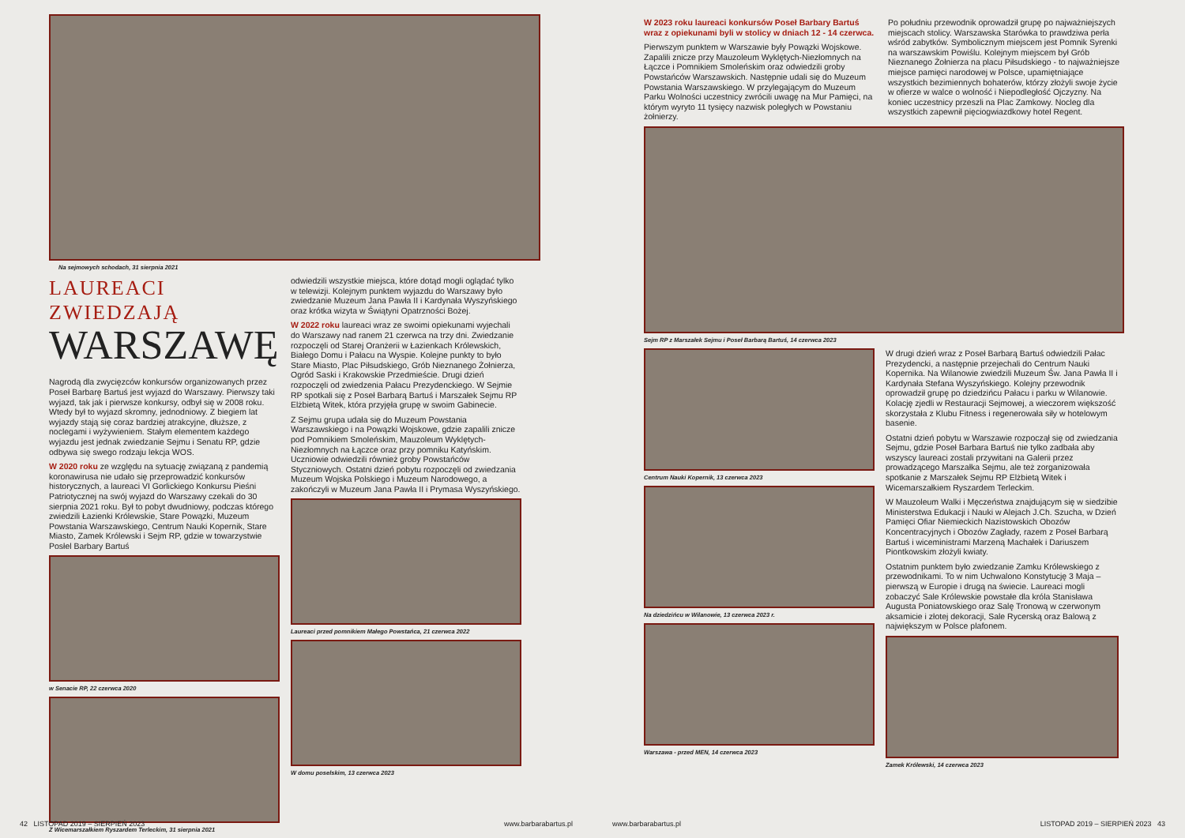Na sejmowych schodach, 31 sierpnia 2021
LAUREACI ZWIEDZAJĄ
WARSZAWĘ
Nagrodą dla zwycięzców konkursów organizowanych przez Poseł Barbarę Bartuś jest wyjazd do Warszawy. Pierwszy taki wyjazd, tak jak i pierwsze konkursy, odbył się w 2008 roku. Wtedy był to wyjazd skromny, jednodniowy. Z biegiem lat wyjazdy stają się coraz bardziej atrakcyjne, dłuższe, z noclegami i wyżywieniem. Stałym elementem każdego wyjazdu jest jednak zwiedzanie Sejmu i Senatu RP, gdzie odbywa się swego rodzaju lekcja WOS.
W 2020 roku ze względu na sytuację związaną z pandemią koronawirusa nie udało się przeprowadzić konkursów historycznych, a laureaci VI Gorlickiego Konkursu Pieśni Patriotycznej na swój wyjazd do Warszawy czekali do 30 sierpnia 2021 roku. Był to pobyt dwudniowy, podczas którego zwiedzili Łazienki Królewskie, Stare Powązki, Muzeum Powstania Warszawskiego, Centrum Nauki Kopernik, Stare Miasto, Zamek Królewski i Sejm RP, gdzie w towarzystwie Posłel Barbary Bartuś
w Senacie RP, 22 czerwca 2020
Z Wicemarszałkiem Ryszardem Terleckim, 31 sierpnia 2021
odwiedzili wszystkie miejsca, które dotąd mogli oglądać tylko w telewizji. Kolejnym punktem wyjazdu do Warszawy było zwiedzanie Muzeum Jana Pawła II i Kardynała Wyszyńskiego oraz krótka wizyta w Świątyni Opatrzności Bożej.
W 2022 roku laureaci wraz ze swoimi opiekunami wyjechali do Warszawy nad ranem 21 czerwca na trzy dni. Zwiedzanie rozpoczęli od Starej Oranżerii w Łazienkach Królewskich, Białego Domu i Pałacu na Wyspie. Kolejne punkty to było Stare Miasto, Plac Piłsudskiego, Grób Nieznanego Żołnierza, Ogród Saski i Krakowskie Przedmieście. Drugi dzień rozpoczęli od zwiedzenia Pałacu Prezydenckiego. W Sejmie RP spotkali się z Poseł Barbarą Bartuś i Marszałek Sejmu RP Elżbietą Witek, która przyjęła grupę w swoim Gabinecie.
Z Sejmu grupa udała się do Muzeum Powstania Warszawskiego i na Powązki Wojskowe, gdzie zapalili znicze pod Pomnikiem Smoleńskim, Mauzoleum Wyklętych-Niezłomnych na Łączce oraz przy pomniku Katyńskim. Uczniowie odwiedzili również groby Powstańców Styczniowych. Ostatni dzień pobytu rozpoczęli od zwiedzania Muzeum Wojska Polskiego i Muzeum Narodowego, a zakończyli w Muzeum Jana Pawła II i Prymasa Wyszyńskiego.
Laureaci przed pomnikiem Małego Powstańca, 21 czerwca 2022
W domu poselskim, 13 czerwca 2023
42 LISTOPAD 2019 – SIERPIEŃ 2023 www.barbarabartus.pl
W 2023 roku laureaci konkursów Poseł Barbary Bartuś wraz z opiekunami byli w stolicy w dniach 12 - 14 czerwca.
Pierwszym punktem w Warszawie były Powązki Wojskowe. Zapalili znicze przy Mauzoleum Wyklętych-Niezłomnych na Łączce i Pomnikiem Smoleńskim oraz odwiedzili groby Powstańców Warszawskich. Następnie udali się do Muzeum Powstania Warszawskiego. W przylegającym do Muzeum Parku Wolności uczestnicy zwrócili uwagę na Mur Pamięci, na którym wyryto 11 tysięcy nazwisk poległych w Powstaniu żołnierzy.
Po południu przewodnik oprowadził grupę po najważniejszych miejscach stolicy. Warszawska Starówka to prawdziwa perła wśród zabytków. Symbolicznym miejscem jest Pomnik Syrenki na warszawskim Powiślu. Kolejnym miejscem był Grób Nieznanego Żołnierza na placu Piłsudskiego - to najważniejsze miejsce pamięci narodowej w Polsce, upamiętniające wszystkich bezimiennych bohaterów, którzy złożyli swoje życie w ofierze w walce o wolność i Niepodległość Ojczyzny. Na koniec uczestnicy przeszli na Plac Zamkowy. Nocleg dla wszystkich zapewnił pięciogwiazdkowy hotel Regent.
Sejm RP z Marszałek Sejmu i Poseł Barbarą Bartuś, 14 czerwca 2023
Centrum Nauki Kopernik, 13 czerwca 2023
Na dziedzińcu w Wilanowie, 13 czerwca 2023 r.
Warszawa - przed MEN, 14 czerwca 2023
W drugi dzień wraz z Poseł Barbarą Bartuś odwiedzili Pałac Prezydencki, a następnie przejechali do Centrum Nauki Kopernika. Na Wilanowie zwiedzili Muzeum Św. Jana Pawła II i Kardynała Stefana Wyszyńskiego. Kolejny przewodnik oprowadził grupę po dziedzińcu Pałacu i parku w Wilanowie. Kolację zjedli w Restauracji Sejmowej, a wieczorem większość skorzystała z Klubu Fitness i regenerowała siły w hotelowym basenie.
Ostatni dzień pobytu w Warszawie rozpoczął się od zwiedzania Sejmu, gdzie Poseł Barbara Bartuś nie tylko zadbała aby wszyscy laureaci zostali przywitani na Galerii przez prowadzącego Marszałka Sejmu, ale też zorganizowała spotkanie z Marszałek Sejmu RP Elżbietą Witek i Wicemarszałkiem Ryszardem Terleckim.
W Mauzoleum Walki i Męczeństwa znajdującym się w siedzibie Ministerstwa Edukacji i Nauki w Alejach J.Ch. Szucha, w Dzień Pamięci Ofiar Niemieckich Nazistowskich Obozów Koncentracyjnych i Obozów Zagłady, razem z Poseł Barbarą Bartuś i wiceministrami Marzeną Machałek i Dariuszem Piontkowskim złożyli kwiaty.
Ostatnim punktem było zwiedzanie Zamku Królewskiego z przewodnikami. To w nim Uchwalono Konstytucję 3 Maja – pierwszą w Europie i drugą na świecie. Laureaci mogli zobaczyć Sale Królewskie powstałe dla króla Stanisława Augusta Poniatowskiego oraz Salę Tronową w czerwonym aksamicie i złotej dekoracji, Sale Rycerską oraz Balową z największym w Polsce plafonem.
Zamek Królewski, 14 czerwca 2023
www.barbarabartus.pl LISTOPAD 2019 – SIERPIEŃ 2023 43